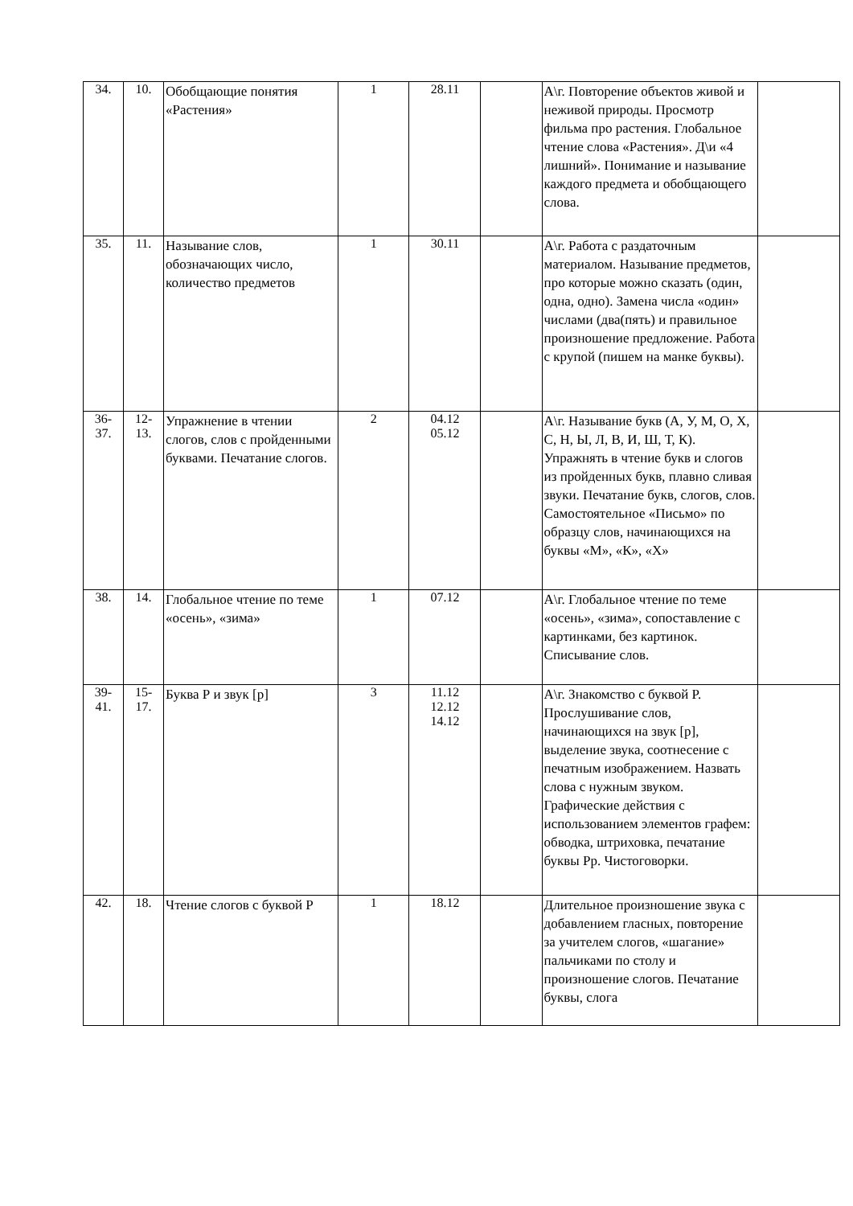| 34. | 10. | Обобщающие понятия «Растения» | 1 | 28.11 | | А\г. Повторение объектов живой и неживой природы. Просмотр фильма про растения. Глобальное чтение слова «Растения». Д\и «4 лишний». Понимание и называние каждого предмета и обобщающего слова. | |
| 35. | 11. | Называние слов, обозначающих число, количество предметов | 1 | 30.11 | | А\г. Работа с раздаточным материалом. Называние предметов, про которые можно сказать (один, одна, одно). Замена числа «один» числами (два(пять) и правильное произношение предложение. Работа с крупой (пишем на манке буквы). | |
| 36- 37. | 12- 13. | Упражнение в чтении слогов, слов с пройденными буквами. Печатание слогов. | 2 | 04.12 05.12 | | А\г. Называние букв (А, У, М, О, Х, С, Н, Ы, Л, В, И, Ш, Т, К). Упражнять в чтение букв и слогов из пройденных букв, плавно сливая звуки. Печатание букв, слогов, слов. Самостоятельное «Письмо» по образцу слов, начинающихся на буквы «М», «К», «Х» | |
| 38. | 14. | Глобальное чтение по теме «осень», «зима» | 1 | 07.12 | | А\г. Глобальное чтение по теме «осень», «зима», сопоставление с картинками, без картинок. Списывание слов. | |
| 39- 41. | 15- 17. | Буква Р и звук [р] | 3 | 11.12 12.12 14.12 | | А\г. Знакомство с буквой Р. Прослушивание слов, начинающихся на звук [р], выделение звука, соотнесение с печатным изображением. Назвать слова с нужным звуком. Графические действия с использованием элементов графем: обводка, штриховка, печатание буквы Рр. Чистоговорки. | |
| 42. | 18. | Чтение слогов с буквой Р | 1 | 18.12 | | Длительное произношение звука с добавлением гласных, повторение за учителем слогов, «шагание» пальчиками по столу и произношение слогов. Печатание буквы, слога | |